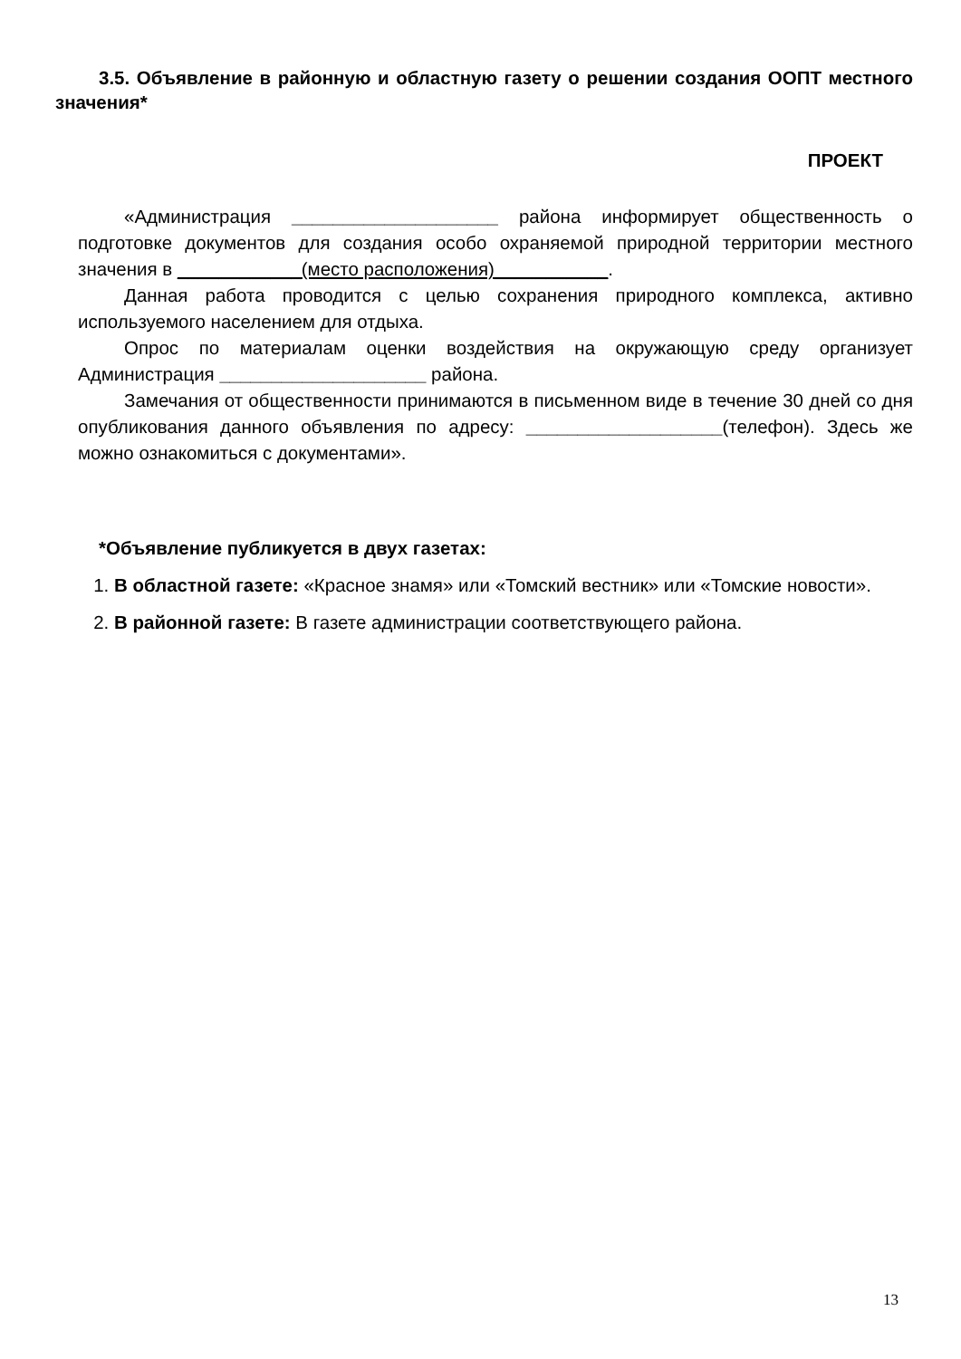3.5. Объявление в районную и областную газету о решении создания ООПТ местного значения*
ПРОЕКТ
«Администрация ____________________ района информирует общественность о подготовке документов для создания особо охраняемой природной территории местного значения в ____________(место расположения)___________.
Данная работа проводится с целью сохранения природного комплекса, активно используемого населением для отдыха.
Опрос по материалам оценки воздействия на окружающую среду организует Администрация ____________________ района.
Замечания от общественности принимаются в письменном виде в течение 30 дней со дня опубликования данного объявления по адресу: ___________________(телефон). Здесь же можно ознакомиться с документами».
*Объявление публикуется в двух газетах:
1. В областной газете: «Красное знамя» или «Томский вестник» или «Томские новости».
2. В районной газете: В газете администрации соответствующего района.
13